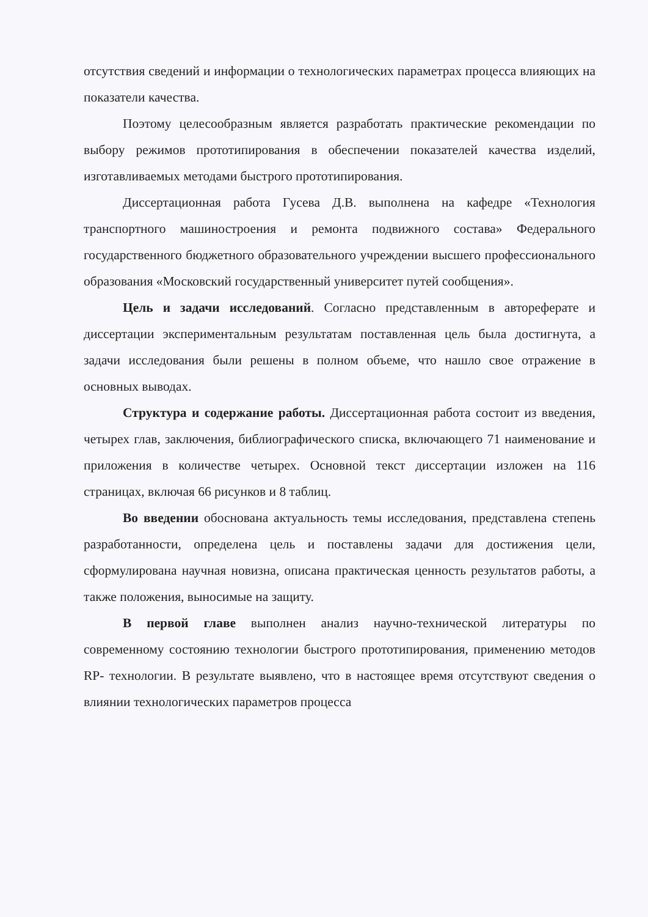отсутствия сведений и информации о технологических параметрах процесса влияющих на показатели качества.
Поэтому целесообразным является разработать практические рекомендации по выбору режимов прототипирования в обеспечении показателей качества изделий, изготавливаемых методами быстрого прототипирования.
Диссертационная работа Гусева Д.В. выполнена на кафедре «Технология транспортного машиностроения и ремонта подвижного состава» Федерального государственного бюджетного образовательного учреждении высшего профессионального образования «Московский государственный университет путей сообщения».
Цель и задачи исследований. Согласно представленным в автореферате и диссертации экспериментальным результатам поставленная цель была достигнута, а задачи исследования были решены в полном объеме, что нашло свое отражение в основных выводах.
Структура и содержание работы. Диссертационная работа состоит из введения, четырех глав, заключения, библиографического списка, включающего 71 наименование и приложения в количестве четырех. Основной текст диссертации изложен на 116 страницах, включая 66 рисунков и 8 таблиц.
Во введении обоснована актуальность темы исследования, представлена степень разработанности, определена цель и поставлены задачи для достижения цели, сформулирована научная новизна, описана практическая ценность результатов работы, а также положения, выносимые на защиту.
В первой главе выполнен анализ научно-технической литературы по современному состоянию технологии быстрого прототипирования, применению методов RP- технологии. В результате выявлено, что в настоящее время отсутствуют сведения о влиянии технологических параметров процесса